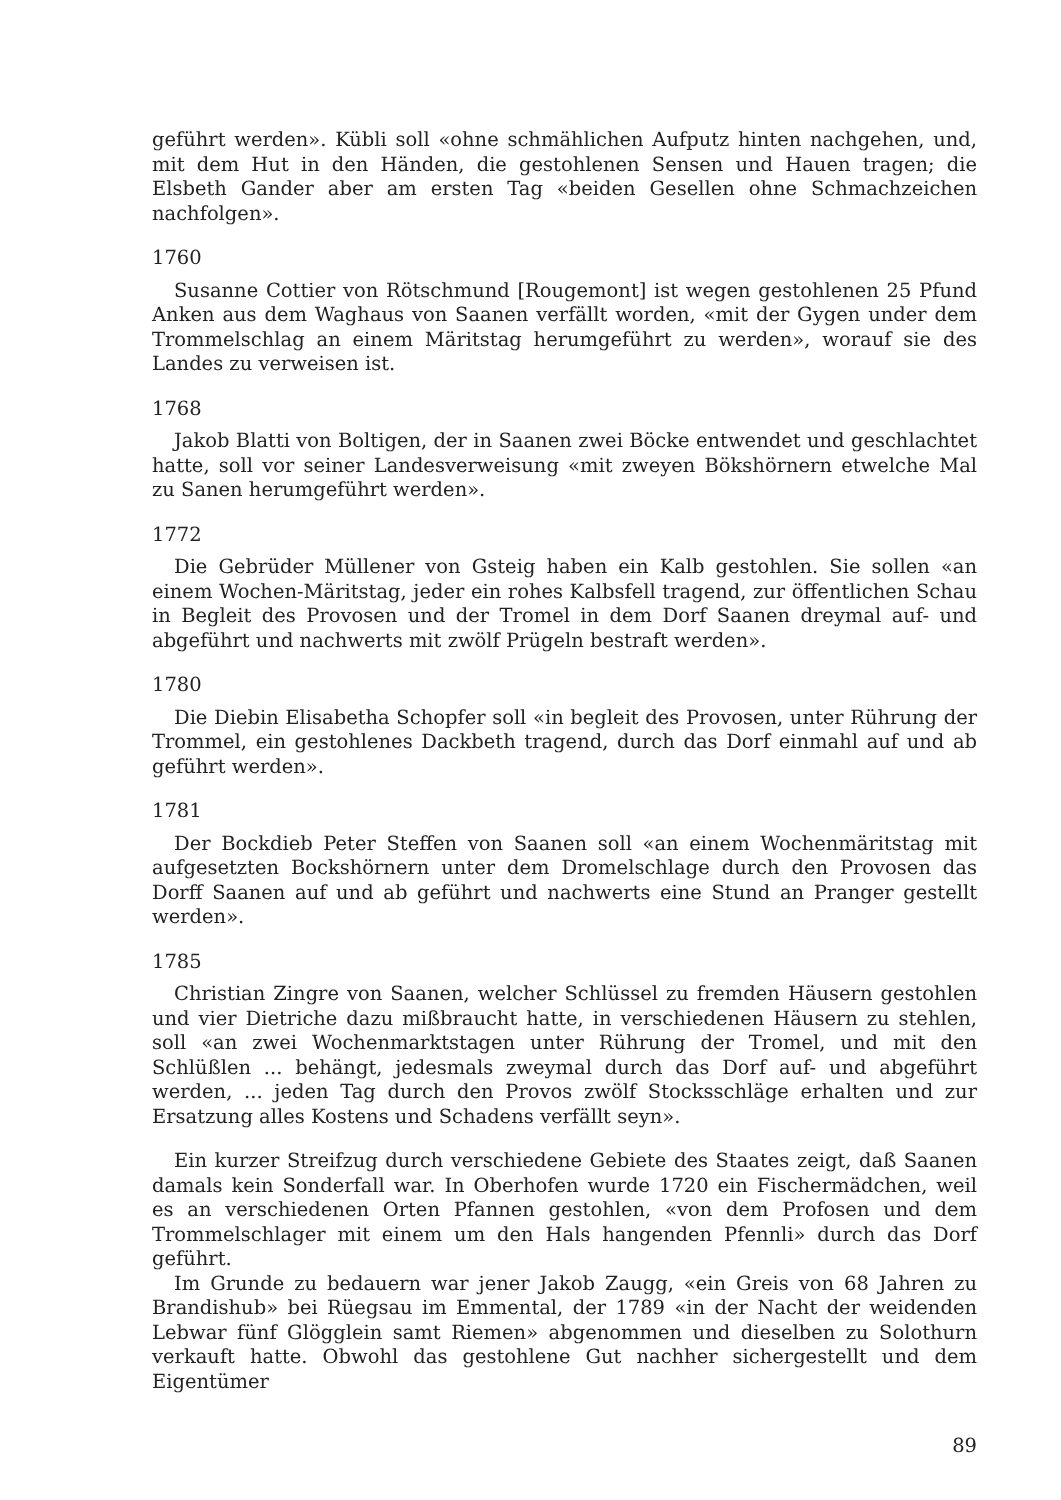geführt werden». Kübli soll «ohne schmählichen Aufputz hinten nachgehen, und, mit dem Hut in den Händen, die gestohlenen Sensen und Hauen tragen; die Elsbeth Gander aber am ersten Tag «beiden Gesellen ohne Schmachzeichen nachfolgen».
1760
Susanne Cottier von Rötschmund [Rougemont] ist wegen gestohlenen 25 Pfund Anken aus dem Waghaus von Saanen verfällt worden, «mit der Gygen under dem Trommelschlag an einem Märitstag herumgeführt zu werden», worauf sie des Landes zu verweisen ist.
1768
Jakob Blatti von Boltigen, der in Saanen zwei Böcke entwendet und geschlachtet hatte, soll vor seiner Landesverweisung «mit zweyen Bökshörnern etwelche Mal zu Sanen herumgeführt werden».
1772
Die Gebrüder Müllener von Gsteig haben ein Kalb gestohlen. Sie sollen «an einem Wochen-Märitstag, jeder ein rohes Kalbsfell tragend, zur öffentlichen Schau in Begleit des Provosen und der Tromel in dem Dorf Saanen dreymal auf- und abgeführt und nachwerts mit zwölf Prügeln bestraft werden».
1780
Die Diebin Elisabetha Schopfer soll «in begleit des Provosen, unter Rührung der Trommel, ein gestohlenes Dackbeth tragend, durch das Dorf einmahl auf und ab geführt werden».
1781
Der Bockdieb Peter Steffen von Saanen soll «an einem Wochenmäritstag mit aufgesetzten Bockshörnern unter dem Dromelschlage durch den Provosen das Dorff Saanen auf und ab geführt und nachwerts eine Stund an Pranger gestellt werden».
1785
Christian Zingre von Saanen, welcher Schlüssel zu fremden Häusern gestohlen und vier Dietriche dazu mißbraucht hatte, in verschiedenen Häusern zu stehlen, soll «an zwei Wochenmarktstagen unter Rührung der Tromel, und mit den Schlüßlen ... behängt, jedesmals zweymal durch das Dorf auf- und abgeführt werden, ... jeden Tag durch den Provos zwölf Stocksschläge erhalten und zur Ersatzung alles Kostens und Schadens verfällt seyn».
Ein kurzer Streifzug durch verschiedene Gebiete des Staates zeigt, daß Saanen damals kein Sonderfall war. In Oberhofen wurde 1720 ein Fischermädchen, weil es an verschiedenen Orten Pfannen gestohlen, «von dem Profosen und dem Trommelschlager mit einem um den Hals hangenden Pfennli» durch das Dorf geführt.
Im Grunde zu bedauern war jener Jakob Zaugg, «ein Greis von 68 Jahren zu Brandishub» bei Rüegsau im Emmental, der 1789 «in der Nacht der weidenden Lebwar fünf Glögglein samt Riemen» abgenommen und dieselben zu Solothurn verkauft hatte. Obwohl das gestohlene Gut nachher sichergestellt und dem Eigentümer
89